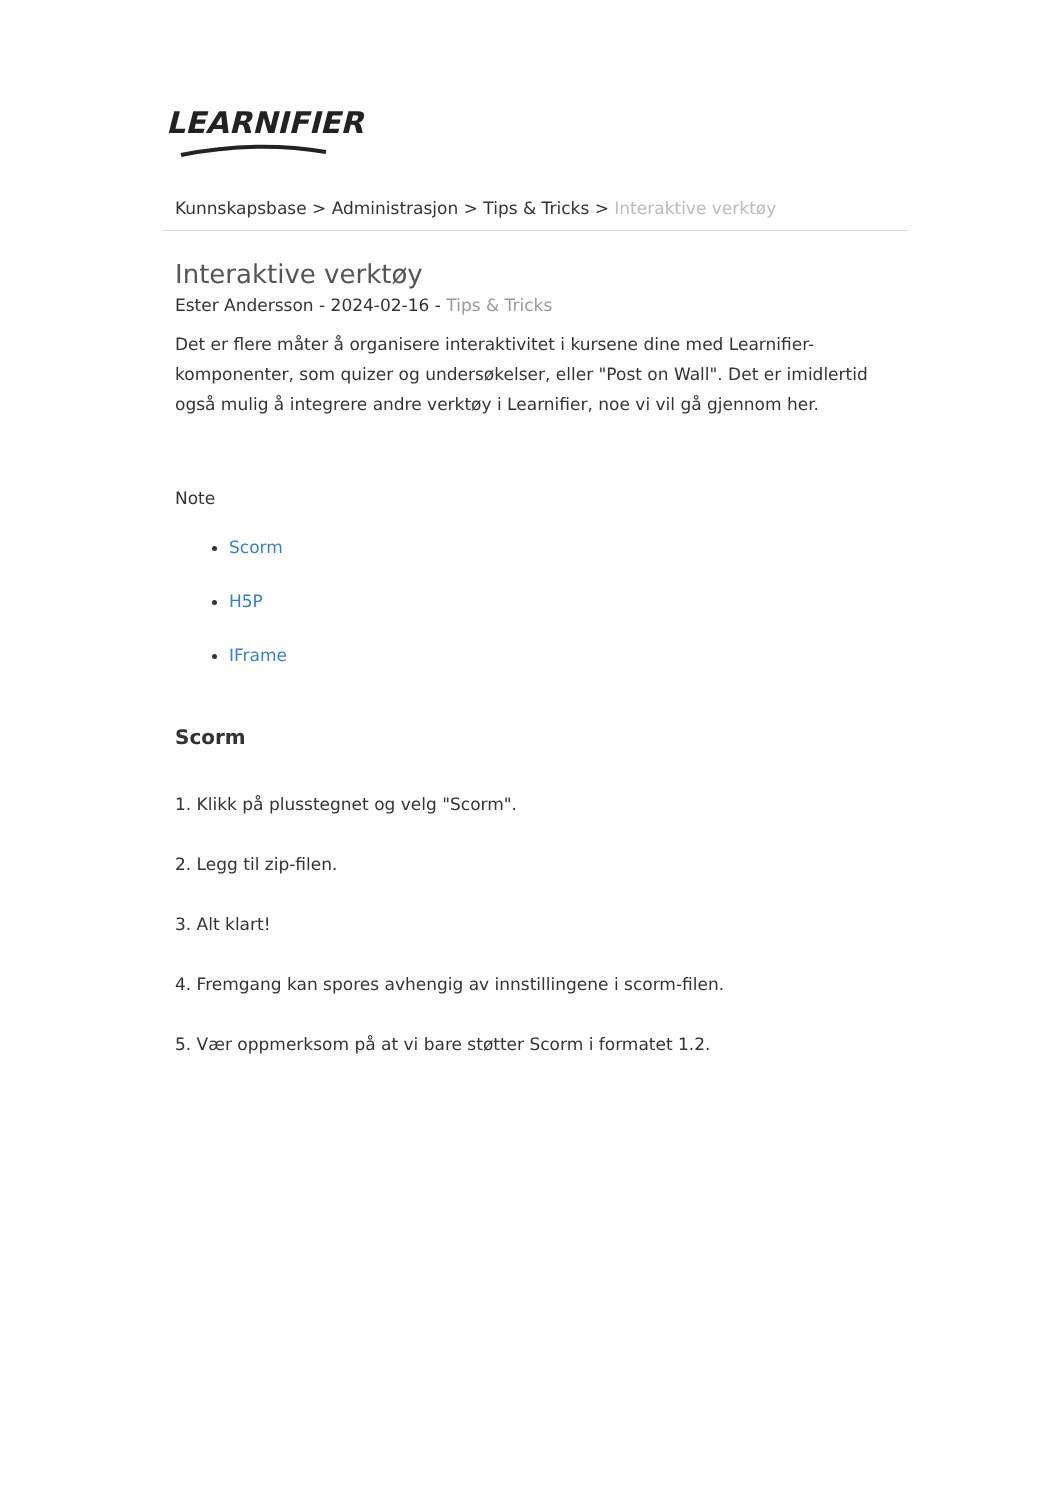LEARNIFIER
Kunnskapsbase > Administrasjon > Tips & Tricks > Interaktive verktøy
Interaktive verktøy
Ester Andersson - 2024-02-16 - Tips & Tricks
Det er flere måter å organisere interaktivitet i kursene dine med Learnifier-komponenter, som quizer og undersøkelser, eller "Post on Wall". Det er imidlertid også mulig å integrere andre verktøy i Learnifier, noe vi vil gå gjennom her.
Note
Scorm
H5P
IFrame
Scorm
1. Klikk på plusstegnet og velg "Scorm".
2. Legg til zip-filen.
3. Alt klart!
4. Fremgang kan spores avhengig av innstillingene i scorm-filen.
5. Vær oppmerksom på at vi bare støtter Scorm i formatet 1.2.